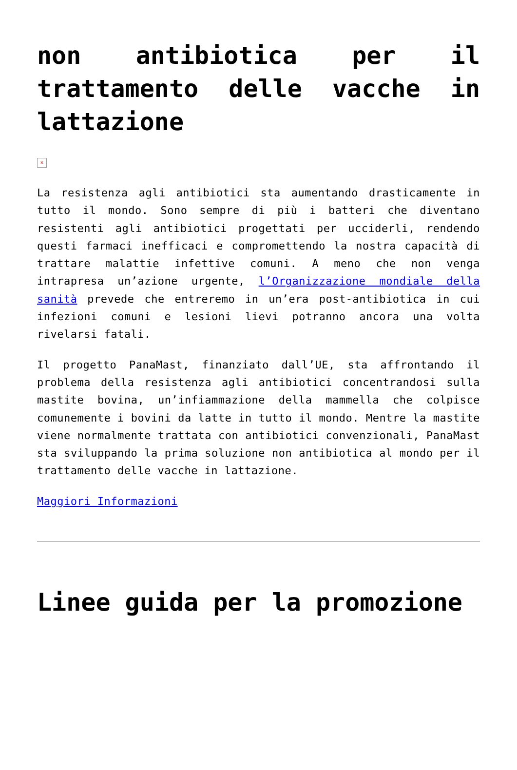non antibiotica per il trattamento delle vacche in lattazione
×
La resistenza agli antibiotici sta aumentando drasticamente in tutto il mondo. Sono sempre di più i batteri che diventano resistenti agli antibiotici progettati per ucciderli, rendendo questi farmaci inefficaci e compromettendo la nostra capacità di trattare malattie infettive comuni. A meno che non venga intrapresa un’azione urgente, l’Organizzazione mondiale della sanità prevede che entreremo in un’era post-antibiotica in cui infezioni comuni e lesioni lievi potranno ancora una volta rivelarsi fatali.
Il progetto PanaMast, finanziato dall’UE, sta affrontando il problema della resistenza agli antibiotici concentrandosi sulla mastite bovina, un’infiammazione della mammella che colpisce comunemente i bovini da latte in tutto il mondo. Mentre la mastite viene normalmente trattata con antibiotici convenzionali, PanaMast sta sviluppando la prima soluzione non antibiotica al mondo per il trattamento delle vacche in lattazione.
Maggiori Informazioni
Linee guida per la promozione